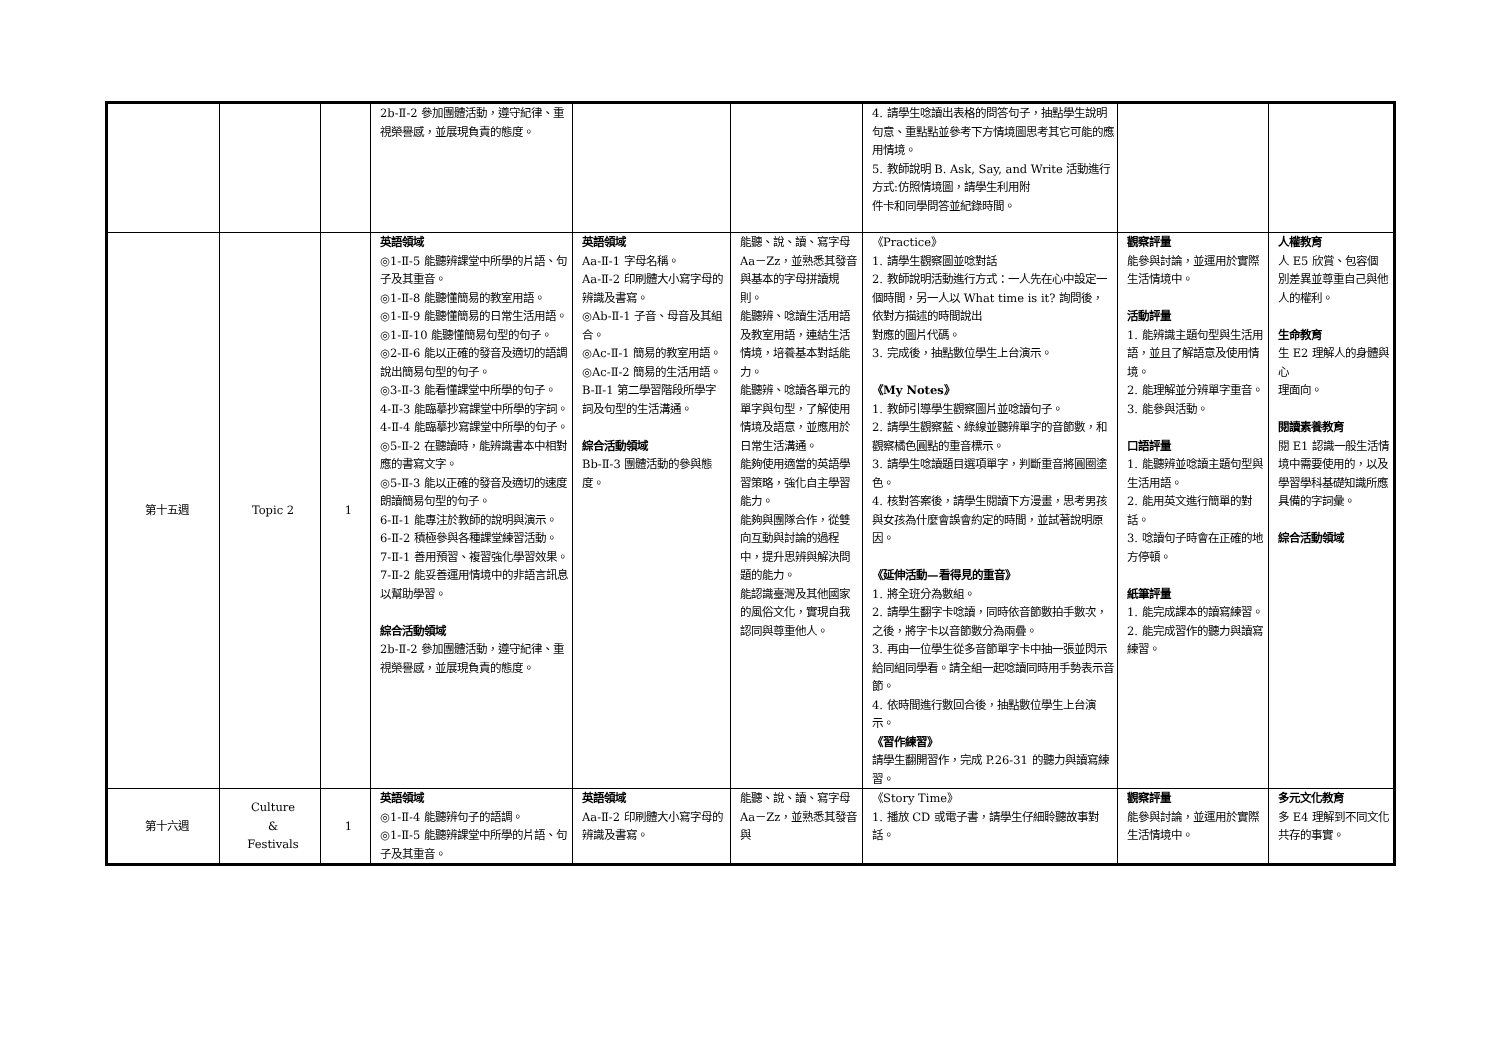| | | | 2b-Ⅱ-2 參加團體活動，遵守紀律、重視榮譽感，並展現負責的態度。 | | | 4. 請學生唸讀出表格的問答句子，抽點學生說明句意、重點點並參考下方情境圖思考其它可能的應用情境。 5. 教師說明 B. Ask, Say, and Write 活動進行方式:仿照情境圖，請學生利用附 件卡和同學問答並紀錄時間。 | | |
| 第十五週 | Topic 2 | 1 | 英語領域 ◎1-Ⅱ-5 能聽辨課堂中所學的片語、句子及其重音。 ◎1-Ⅱ-8 能聽懂簡易的教室用語。 ◎1-Ⅱ-9 能聽懂簡易的日常生活用語。 ◎1-Ⅱ-10 能聽懂簡易句型的句子。 ◎2-Ⅱ-6 能以正確的發音及適切的語調說出簡易句型的句子。 ◎3-Ⅱ-3 能看懂課堂中所學的句子。 4-Ⅱ-3 能臨摹抄寫課堂中所學的字詞。 4-Ⅱ-4 能臨摹抄寫課堂中所學的句子。 ◎5-Ⅱ-2 在聽讀時，能辨識書本中相對應的書寫文字。 ◎5-Ⅱ-3 能以正確的發音及適切的速度朗讀簡易句型的句子。 6-Ⅱ-1 能專注於教師的說明與演示。 6-Ⅱ-2 積極參與各種課堂練習活動。 7-Ⅱ-1 善用預習、複習強化學習效果。 7-Ⅱ-2 能妥善運用情境中的非語言訊息以幫助學習。 綜合活動領域 2b-Ⅱ-2 參加團體活動，遵守紀律、重視榮譽感，並展現負責的態度。 | 英語領域 Aa-Ⅱ-1 字母名稱。 Aa-Ⅱ-2 印刷體大小寫字母的辨識及書寫。 ◎Ab-Ⅱ-1 子音、母音及其組合。 ◎Ac-Ⅱ-1 簡易的教室用語。 ◎Ac-Ⅱ-2 簡易的生活用語。 B-Ⅱ-1 第二學習階段所學字詞及句型的生活溝通。 綜合活動領域 Bb-Ⅱ-3 團體活動的參與態度。 | 能聽、說、讀、寫字母 Aa－Zz，並熟悉其發音與基本的字母拼讀規則。 能聽辨、唸讀生活用語及教室用語，連結生活情境，培養基本對話能力。 能聽辨、唸讀各單元的單字與句型，了解使用情境及語意，並應用於日常生活溝通。 能夠使用適當的英語學習策略，強化自主學習能力。 能夠與團隊合作，從雙向互動與討論的過程中，提升思辨與解決問題的能力。 能認識臺灣及其他國家的風俗文化，實現自我認同與尊重他人。 | 《Practice》 1. 請學生觀察圖並唸對話 2. 教師說明活動進行方式：一人先在心中設定一個時間，另一人以 What time is it? 詢問後，依對方描述的時間說出 對應的圖片代碼。 3. 完成後，抽點數位學生上台演示。 《My Notes》 1. 教師引導學生觀察圖片並唸讀句子。 2. 請學生觀察藍、綠線並聽辨單字的音節數，和觀察橘色圓點的重音標示。 3. 請學生唸讀題目選項單字，判斷重音將圓圈塗色。 4. 核對答案後，請學生閱讀下方漫畫，思考男孩與女孩為什麼會誤會約定的時間，並試著說明原因。 《延伸活動—看得見的重音》 1. 將全班分為數組。 2. 請學生翻字卡唸讀，同時依音節數拍手數次，之後，將字卡以音節數分為兩疊。 3. 再由一位學生從多音節單字卡中抽一張並閃示給同組同學看。請全組一起唸讀同時用手勢表示音節。 4. 依時間進行數回合後，抽點數位學生上台演示。 《習作練習》 請學生翻開習作，完成 P.26-31 的聽力與讀寫練習。 | 觀察評量 能參與討論，並運用於實際生活情境中。 活動評量 1. 能辨識主題句型與生活用語，並且了解語意及使用情境。 2. 能理解並分辨單字重音。 3. 能參與活動。 口語評量 1. 能聽辨並唸讀主題句型與生活用語。 2. 能用英文進行簡單的對話。 3. 唸讀句子時會在正確的地方停頓。 紙筆評量 1. 能完成課本的讀寫練習。 2. 能完成習作的聽力與讀寫練習。 | 人權教育 人 E5 欣賞、包容個 別差異並尊重自己與他人的權利。 生命教育 生 E2 理解人的身體與心 理面向。 閱讀素養教育 閱 E1 認識一般生活情境中需要使用的，以及學習學科基礎知識所應具備的字詞彙。 綜合活動領域 |
| 第十六週 | Culture & Festivals | 1 | 英語領域 ◎1-Ⅱ-4 能聽辨句子的語調。 ◎1-Ⅱ-5 能聽辨課堂中所學的片語、句子及其重音。 | 英語領域 Aa-Ⅱ-2 印刷體大小寫字母的辨識及書寫。 | 能聽、說、讀、寫字母 Aa－Zz，並熟悉其發音與 | 《Story Time》 1. 播放 CD 或電子書，請學生仔細聆聽故事對話。 | 觀察評量 能參與討論，並運用於實際生活情境中。 | 多元文化教育 多 E4 理解到不同文化共存的事實。 |